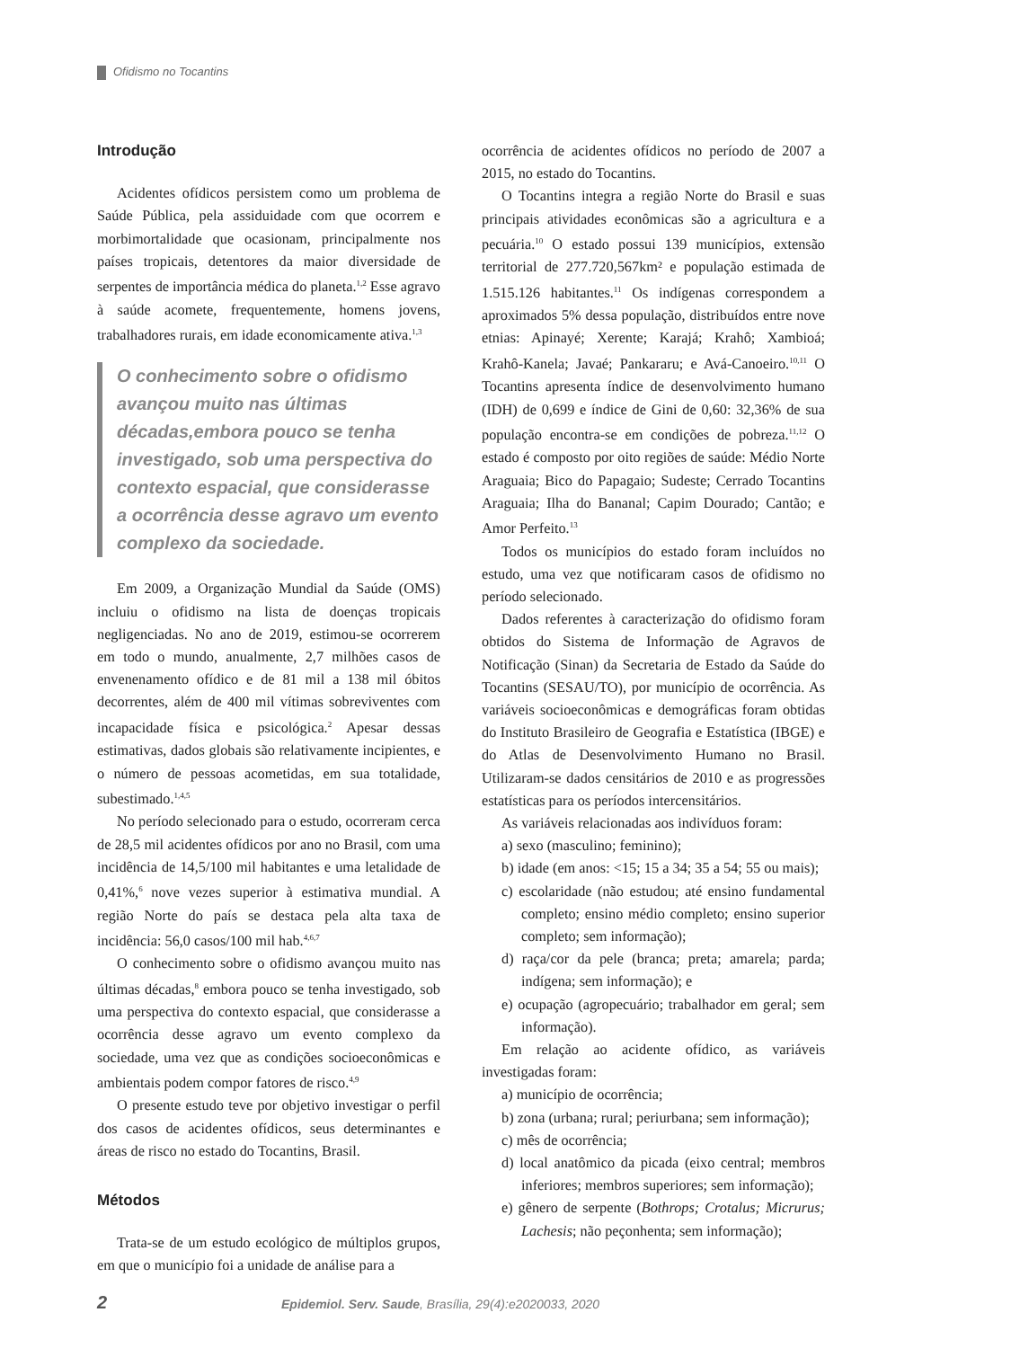Ofidismo no Tocantins
Introdução
Acidentes ofídicos persistem como um problema de Saúde Pública, pela assiduidade com que ocorrem e morbimortalidade que ocasionam, principalmente nos países tropicais, detentores da maior diversidade de serpentes de importância médica do planeta.<sup>1,2</sup> Esse agravo à saúde acomete, frequentemente, homens jovens, trabalhadores rurais, em idade economicamente ativa.<sup>1,3</sup>
O conhecimento sobre o ofidismo avançou muito nas últimas décadas,embora pouco se tenha investigado, sob uma perspectiva do contexto espacial, que considerasse a ocorrência desse agravo um evento complexo da sociedade.
Em 2009, a Organização Mundial da Saúde (OMS) incluiu o ofidismo na lista de doenças tropicais negligenciadas. No ano de 2019, estimou-se ocorrerem em todo o mundo, anualmente, 2,7 milhões casos de envenenamento ofídico e de 81 mil a 138 mil óbitos decorrentes, além de 400 mil vítimas sobreviventes com incapacidade física e psicológica.<sup>2</sup> Apesar dessas estimativas, dados globais são relativamente incipientes, e o número de pessoas acometidas, em sua totalidade, subestimado.<sup>1,4,5</sup>
No período selecionado para o estudo, ocorreram cerca de 28,5 mil acidentes ofídicos por ano no Brasil, com uma incidência de 14,5/100 mil habitantes e uma letalidade de 0,41%,<sup>6</sup> nove vezes superior à estimativa mundial. A região Norte do país se destaca pela alta taxa de incidência: 56,0 casos/100 mil hab.<sup>4,6,7</sup>
O conhecimento sobre o ofidismo avançou muito nas últimas décadas,<sup>8</sup> embora pouco se tenha investigado, sob uma perspectiva do contexto espacial, que considerasse a ocorrência desse agravo um evento complexo da sociedade, uma vez que as condições socioeconômicas e ambientais podem compor fatores de risco.<sup>4,9</sup>
O presente estudo teve por objetivo investigar o perfil dos casos de acidentes ofídicos, seus determinantes e áreas de risco no estado do Tocantins, Brasil.
Métodos
Trata-se de um estudo ecológico de múltiplos grupos, em que o município foi a unidade de análise para a
ocorrência de acidentes ofídicos no período de 2007 a 2015, no estado do Tocantins.
O Tocantins integra a região Norte do Brasil e suas principais atividades econômicas são a agricultura e a pecuária.<sup>10</sup> O estado possui 139 municípios, extensão territorial de 277.720,567km² e população estimada de 1.515.126 habitantes.<sup>11</sup> Os indígenas correspondem a aproximados 5% dessa população, distribuídos entre nove etnias: Apinayé; Xerente; Karajá; Krahô; Xambioá; Krahô-Kanela; Javaé; Pankararu; e Avá-Canoeiro.<sup>10,11</sup> O Tocantins apresenta índice de desenvolvimento humano (IDH) de 0,699 e índice de Gini de 0,60: 32,36% de sua população encontra-se em condições de pobreza.<sup>11,12</sup> O estado é composto por oito regiões de saúde: Médio Norte Araguaia; Bico do Papagaio; Sudeste; Cerrado Tocantins Araguaia; Ilha do Bananal; Capim Dourado; Cantão; e Amor Perfeito.<sup>13</sup>
Todos os municípios do estado foram incluídos no estudo, uma vez que notificaram casos de ofidismo no período selecionado.
Dados referentes à caracterização do ofidismo foram obtidos do Sistema de Informação de Agravos de Notificação (Sinan) da Secretaria de Estado da Saúde do Tocantins (SESAU/TO), por município de ocorrência. As variáveis socioeconômicas e demográficas foram obtidas do Instituto Brasileiro de Geografia e Estatística (IBGE) e do Atlas de Desenvolvimento Humano no Brasil. Utilizaram-se dados censitários de 2010 e as progressões estatísticas para os períodos intercensitários.
As variáveis relacionadas aos indivíduos foram:
a) sexo (masculino; feminino);
b) idade (em anos: <15; 15 a 34; 35 a 54; 55 ou mais);
c) escolaridade (não estudou; até ensino fundamental completo; ensino médio completo; ensino superior completo; sem informação);
d) raça/cor da pele (branca; preta; amarela; parda; indígena; sem informação); e
e) ocupação (agropecuário; trabalhador em geral; sem informação).
Em relação ao acidente ofídico, as variáveis investigadas foram:
a) município de ocorrência;
b) zona (urbana; rural; periurbana; sem informação);
c) mês de ocorrência;
d) local anatômico da picada (eixo central; membros inferiores; membros superiores; sem informação);
e) gênero de serpente (Bothrops; Crotalus; Micrurus; Lachesis; não peçonhenta; sem informação);
2 Epidemiol. Serv. Saude, Brasília, 29(4):e2020033, 2020